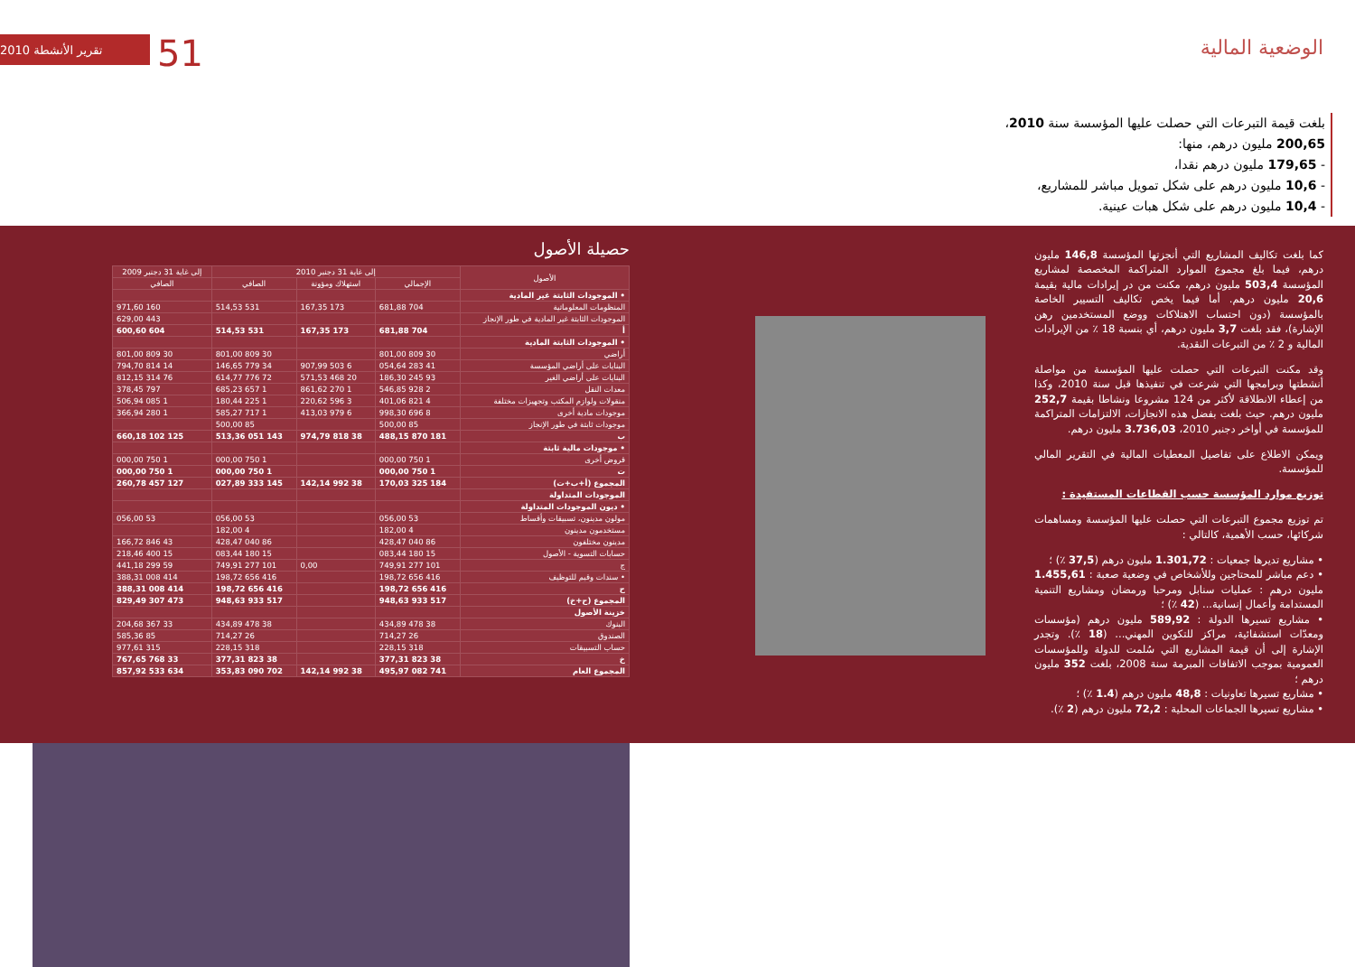تقرير الأنشطة 2010
51
الوضعية المالية
بلغت قيمة التبرعات التي حصلت عليها المؤسسة سنة 2010، 200,65 مليون درهم، منها:
- 179,65 مليون درهم نقدا،
- 10,6 مليون درهم على شكل تمويل مباشر للمشاريع،
- 10,4 مليون درهم على شكل هبات عينية.
كما بلغت تكاليف المشاريع التي أنجزتها المؤسسة 146,8 مليون درهم، فيما بلغ مجموع الموارد المتراكمة المخصصة لمشاريع المؤسسة 503,4 مليون درهم، مكنت من در إيرادات مالية بقيمة 20,6 مليون درهم. أما فيما يخص تكاليف التسيير الخاصة بالمؤسسة (دون احتساب الاهتلاكات ووضع المستخدمين رهن الإشارة)، فقد بلغت 3,7 مليون درهم، أي بنسبة 18 ٪ من الإيرادات المالية و 2 ٪ من التبرعات النقدية.
وقد مكنت التبرعات التي حصلت عليها المؤسسة من مواصلة أنشطتها وبرامجها التي شرعت في تنفيذها قبل سنة 2010، وكذا من إعطاء الانطلاقة لأكثر من 124 مشروعا ونشاطا بقيمة 252,7 مليون درهم. حيث بلغت بفضل هذه الانجازات، الالتزامات المتراكمة للمؤسسة في أواخر دجنبر 2010، 3.736,03 مليون درهم.
ويمكن الاطلاع على تفاصيل المعطيات المالية في التقرير المالي للمؤسسة.
توزيع موارد المؤسسة حسب القطاعات المستفيدة :
تم توزيع مجموع التبرعات التي حصلت عليها المؤسسة ومساهمات شركائها، حسب الأهمية، كالتالي :
• مشاريع تديرها جمعيات : 1.301,72 مليون درهم (37,5 ٪) ؛
• دعم مباشر للمحتاجين وللأشخاص في وضعية صعبة : 1.455,61 مليون درهم : عمليات سنابل ومرحبا ورمضان ومشاريع التنمية المستدامة وأعمال إنسانية... (42 ٪) ؛
• مشاريع تسيرها الدولة : 589,92 مليون درهم (مؤسسات ومعدّات استشفائية، مراكز للتكوين المهني... (18 ٪). وتجدر الإشارة إلى أن قيمة المشاريع التي سُلمت للدولة وللمؤسسات العمومية بموجب الاتفاقات المبرمة سنة 2008، بلغت 352 مليون درهم ؛
• مشاريع تسيرها تعاونيات : 48,8 مليون درهم (1.4 ٪) ؛
• مشاريع تسيرها الجماعات المحلية : 72,2 مليون درهم (2 ٪).
حصيلة الأصول
| الأصول | إلى غاية 31 دجنبر 2010 | | | إلى غاية 31 دجنبر 2009 |
| --- | --- | --- | --- | --- |
| | الإجمالي | استهلاك ومؤونة | الصافي | الصافي |
| • الموجودات الثابتة غير المادية | | | | |
| المنظومات المعلوماتية | 704 681,88 | 173 167,35 | 531 514,53 | 160 971,60 |
| الموجودات الثابتة غير المادية في طور الإنجاز | | | | 443 629,00 |
| أ | 704 681,88 | 173 167,35 | 531 514,53 | 604 600,60 |
| • الموجودات الثابتة المادية | | | | |
| أراضي | 30 809 801,00 | | 30 809 801,00 | 30 809 801,00 |
| البنايات على أراضي المؤسسة | 41 283 054,64 | 6 503 907,99 | 34 779 146,65 | 14 814 794,70 |
| البنايات على أراضي الغير | 93 245 186,30 | 20 468 571,53 | 72 776 614,77 | 76 314 812,15 |
| معدات النقل | 2 928 546,85 | 1 270 861,62 | 1 657 685,23 | 797 378,45 |
| منقولات ولوازم المكتب وتجهيزات مختلفة | 4 821 401,06 | 3 596 220,62 | 1 225 180,44 | 1 085 506,94 |
| موجودات مادية أخرى | 8 696 998,30 | 6 979 413,03 | 1 717 585,27 | 1 280 366,94 |
| موجودات ثابتة في طور الإنجاز | 85 500,00 | | 85 500,00 | |
| ب | 181 870 488,15 | 38 818 974,79 | 143 051 513,36 | 125 102 660,18 |
| • موجودات مالية ثابتة | | | | |
| قروض أخرى | 1 750 000,00 | | 1 750 000,00 | 1 750 000,00 |
| ت | 1 750 000,00 | | 1 750 000,00 | 1 750 000,00 |
| المجموع (أ+ب+ت) | 184 325 170,03 | 38 992 142,14 | 145 333 027,89 | 127 457 260,78 |
| الموجودات المتداولة | | | | |
| • ديون الموجودات المتداولة | | | | |
| مولون مدينون، تسبيقات وأقساط | 53 056,00 | | 53 056,00 | 53 056,00 |
| مستخدمون مدينون | 4 182,00 | | 4 182,00 | |
| مدينون مختلفون | 86 040 428,47 | | 86 040 428,47 | 43 846 166,72 |
| حسابات التسوية - الأصول | 15 180 083,44 | | 15 180 083,44 | 15 400 218,46 |
| ج | 101 277 749,91 | 0,00 | 101 277 749,91 | 59 299 441,18 |
| • سندات وقيم للتوظيف | 416 656 198,72 | | 416 656 198,72 | 414 008 388,31 |
| ح | 416 656 198,72 | | 416 656 198,72 | 414 008 388,31 |
| المجموع (ح+خ) | 517 933 948,63 | | 517 933 948,63 | 473 307 829,49 |
| خزينة الأصول | | | | |
| البنوك | 38 478 434,89 | | 38 478 434,89 | 33 367 204,68 |
| الصندوق | 26 714,27 | | 26 714,27 | 85 585,36 |
| حساب التسبيقات | 318 228,15 | | 318 228,15 | 315 977,61 |
| خ | 38 823 377,31 | | 38 823 377,31 | 33 768 767,65 |
| المجموع العام | 741 082 495,97 | 38 992 142,14 | 702 090 353,83 | 634 533 857,92 |